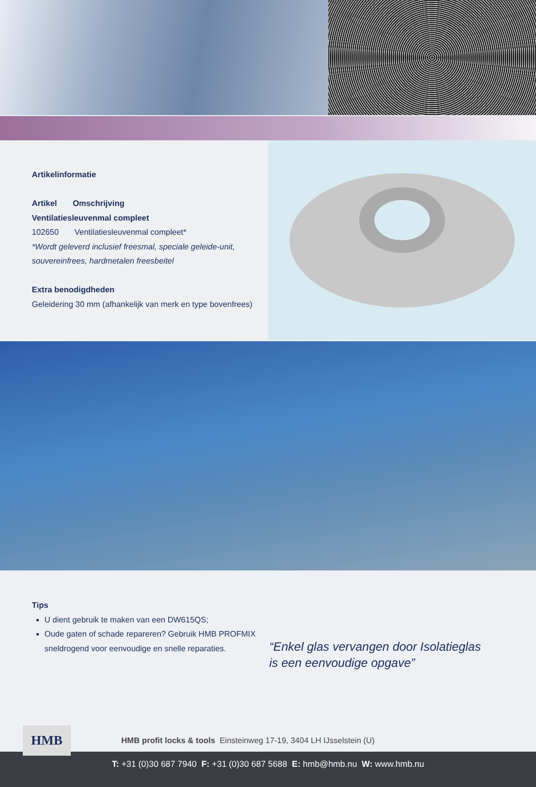Artikelinformatie
Artikel Omschrijving
Ventilatiesleuvenmal compleet
102650 Ventilatiesleuvenmal compleet*
*Wordt geleverd inclusief freesmal, speciale geleide-unit, souvereinfrees, hardmetalen freesbeitel
Extra benodigdheden
Geleidering 30 mm (afhankelijk van merk en type bovenfrees)
Tips
U dient gebruik te maken van een DW615QS;
Oude gaten of schade repareren? Gebruik HMB PROFMIX sneldrogend voor eenvoudige en snelle reparaties.
“Enkel glas vervangen door Isolatieglas
is een eenvoudige opgave”
HMB
HMB profit locks & tools Einsteinweg 17-19, 3404 LH IJsselstein (U)
T: +31 (0)30 687 7940 F: +31 (0)30 687 5688 E: hmb@hmb.nu W: www.hmb.nu